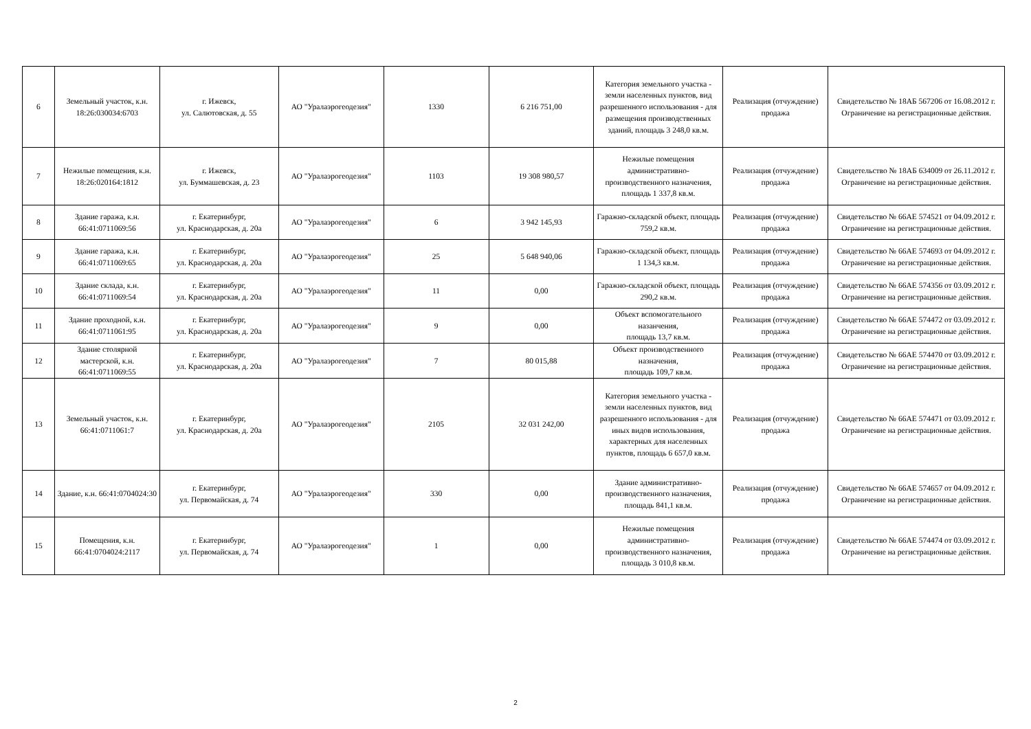| 6 | Земельный участок, к.н. 18:26:030034:6703 | г. Ижевск, ул. Салютовская, д. 55 | АО "Уралаэрогеодезия" | 1330 | 6 216 751,00 | Категория земельного участка - земли населенных пунктов, вид разрешенного использования - для размещения производственных зданий, площадь 3 248,0 кв.м. | Реализация (отчуждение) продажа | Свидетельство № 18АБ 567206 от 16.08.2012 г. Ограничение на регистрационные действия. |
| 7 | Нежилые помещения, к.н. 18:26:020164:1812 | г. Ижевск, ул. Буммашевская, д. 23 | АО "Уралаэрогеодезия" | 1103 | 19 308 980,57 | Нежилые помещения административно-производственного назначения, площадь 1 337,8 кв.м. | Реализация (отчуждение) продажа | Свидетельство № 18АБ 634009 от 26.11.2012 г. Ограничение на регистрационные действия. |
| 8 | Здание гаража, к.н. 66:41:0711069:56 | г. Екатеринбург, ул. Краснодарская, д. 20а | АО "Уралаэрогеодезия" | 6 | 3 942 145,93 | Гаражно-складской объект, площадь 759,2 кв.м. | Реализация (отчуждение) продажа | Свидетельство № 66АЕ 574521 от 04.09.2012 г. Ограничение на регистрационные действия. |
| 9 | Здание гаража, к.н. 66:41:0711069:65 | г. Екатеринбург, ул. Краснодарская, д. 20а | АО "Уралаэрогеодезия" | 25 | 5 648 940,06 | Гаражно-складской объект, площадь 1 134,3 кв.м. | Реализация (отчуждение) продажа | Свидетельство № 66АЕ 574693 от 04.09.2012 г. Ограничение на регистрационные действия. |
| 10 | Здание склада, к.н. 66:41:0711069:54 | г. Екатеринбург, ул. Краснодарская, д. 20а | АО "Уралаэрогеодезия" | 11 | 0,00 | Гаражно-складской объект, площадь 290,2 кв.м. | Реализация (отчуждение) продажа | Свидетельство № 66АЕ 574356 от 03.09.2012 г. Ограничение на регистрационные действия. |
| 11 | Здание проходной, к.н. 66:41:0711061:95 | г. Екатеринбург, ул. Краснодарская, д. 20а | АО "Уралаэрогеодезия" | 9 | 0,00 | Объект вспомогательного назанчения, площадь 13,7 кв.м. | Реализация (отчуждение) продажа | Свидетельство № 66АЕ 574472 от 03.09.2012 г. Ограничение на регистрационные действия. |
| 12 | Здание столярной мастерской, к.н. 66:41:0711069:55 | г. Екатеринбург, ул. Краснодарская, д. 20а | АО "Уралаэрогеодезия" | 7 | 80 015,88 | Объект производственного назначения, площадь 109,7 кв.м. | Реализация (отчуждение) продажа | Свидетельство № 66АЕ 574470 от 03.09.2012 г. Ограничение на регистрационные действия. |
| 13 | Земельный участок, к.н. 66:41:0711061:7 | г. Екатеринбург, ул. Краснодарская, д. 20а | АО "Уралаэрогеодезия" | 2105 | 32 031 242,00 | Категория земельного участка - земли населенных пунктов, вид разрешенного использования - для иных видов использования, характерных для населенных пунктов, площадь 6 657,0 кв.м. | Реализация (отчуждение) продажа | Свидетельство № 66АЕ 574471 от 03.09.2012 г. Ограничение на регистрационные действия. |
| 14 | Здание, к.н. 66:41:0704024:30 | г. Екатеринбург, ул. Первомайская, д. 74 | АО "Уралаэрогеодезия" | 330 | 0,00 | Здание административно-производственного назначения, площадь 841,1 кв.м. | Реализация (отчуждение) продажа | Свидетельство № 66АЕ 574657 от 04.09.2012 г. Ограничение на регистрационные действия. |
| 15 | Помещения, к.н. 66:41:0704024:2117 | г. Екатеринбург, ул. Первомайская, д. 74 | АО "Уралаэрогеодезия" | 1 | 0,00 | Нежилые помещения административно-производственного назначения, площадь 3 010,8 кв.м. | Реализация (отчуждение) продажа | Свидетельство № 66АЕ 574474 от 03.09.2012 г. Ограничение на регистрационные действия. |
2